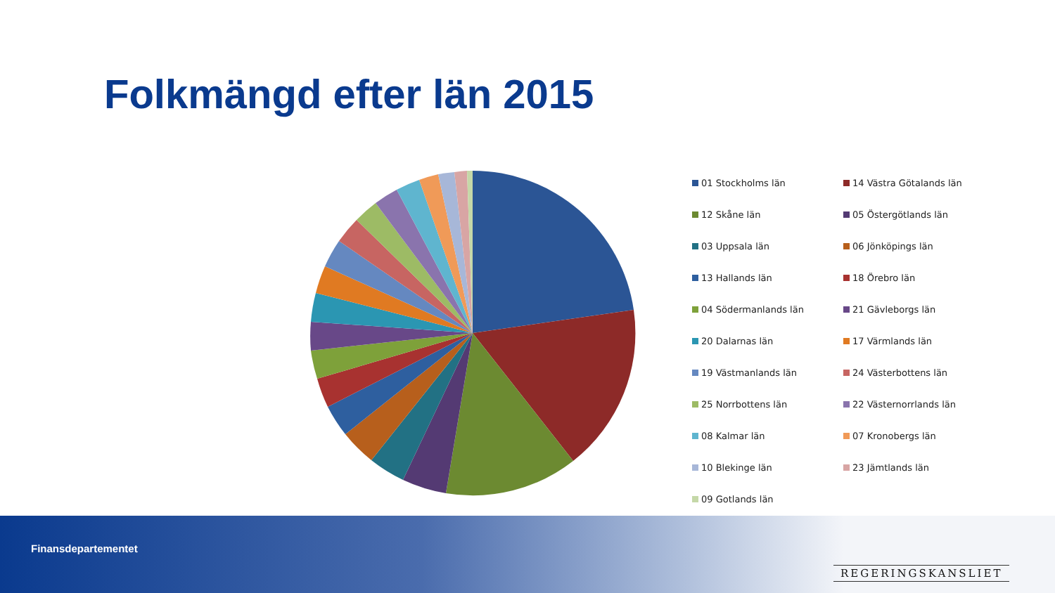Folkmängd efter län 2015
01 Stockholms län
14 Västra Götalands län
12 Skåne län
05 Östergötlands län
03 Uppsala län
06 Jönköpings län
13 Hallands län
18 Örebro län
04 Södermanlands län
21 Gävleborgs län
20 Dalarnas län
17 Värmlands län
19 Västmanlands län
24 Västerbottens län
25 Norrbottens län
22 Västernorrlands län
08 Kalmar län
07 Kronobergs län
10 Blekinge län
23 Jämtlands län
09 Gotlands län
Finansdepartementet
REGERINGSKANSLIET